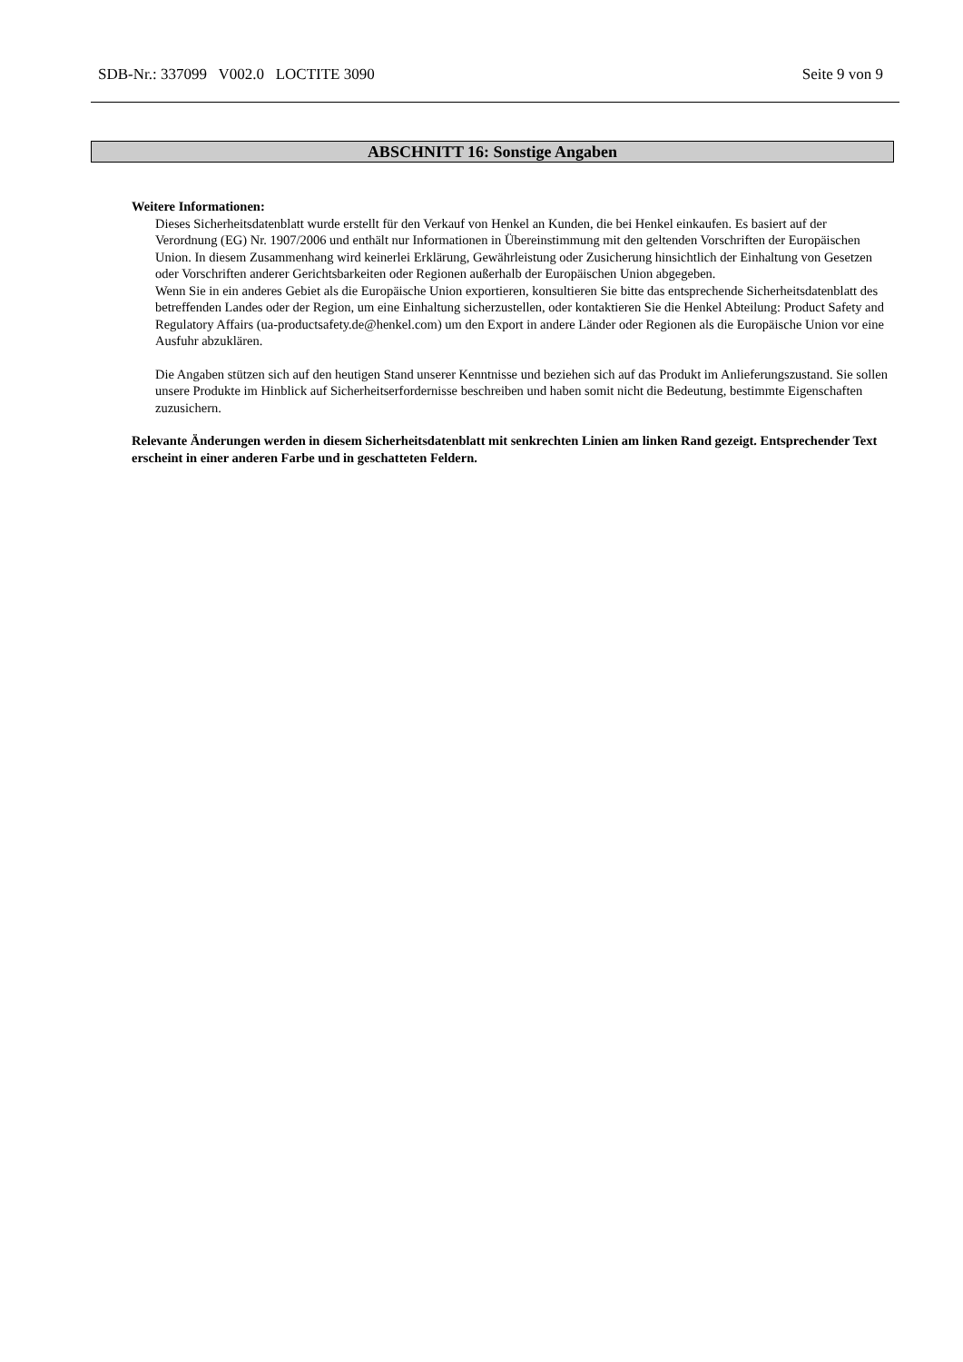SDB-Nr.: 337099 V002.0 LOCTITE 3090 Seite 9 von 9
ABSCHNITT 16: Sonstige Angaben
Weitere Informationen:
Dieses Sicherheitsdatenblatt wurde erstellt für den Verkauf von Henkel an Kunden, die bei Henkel einkaufen. Es basiert auf der Verordnung (EG) Nr. 1907/2006 und enthält nur Informationen in Übereinstimmung mit den geltenden Vorschriften der Europäischen Union. In diesem Zusammenhang wird keinerlei Erklärung, Gewährleistung oder Zusicherung hinsichtlich der Einhaltung von Gesetzen oder Vorschriften anderer Gerichtsbarkeiten oder Regionen außerhalb der Europäischen Union abgegeben.
Wenn Sie in ein anderes Gebiet als die Europäische Union exportieren, konsultieren Sie bitte das entsprechende Sicherheitsdatenblatt des betreffenden Landes oder der Region, um eine Einhaltung sicherzustellen, oder kontaktieren Sie die Henkel Abteilung: Product Safety and Regulatory Affairs (ua-productsafety.de@henkel.com) um den Export in andere Länder oder Regionen als die Europäische Union vor eine Ausfuhr abzuklären.
Die Angaben stützen sich auf den heutigen Stand unserer Kenntnisse und beziehen sich auf das Produkt im Anlieferungszustand. Sie sollen unsere Produkte im Hinblick auf Sicherheitserfordernisse beschreiben und haben somit nicht die Bedeutung, bestimmte Eigenschaften zuzusichern.
Relevante Änderungen werden in diesem Sicherheitsdatenblatt mit senkrechten Linien am linken Rand gezeigt. Entsprechender Text erscheint in einer anderen Farbe und in geschatteten Feldern.